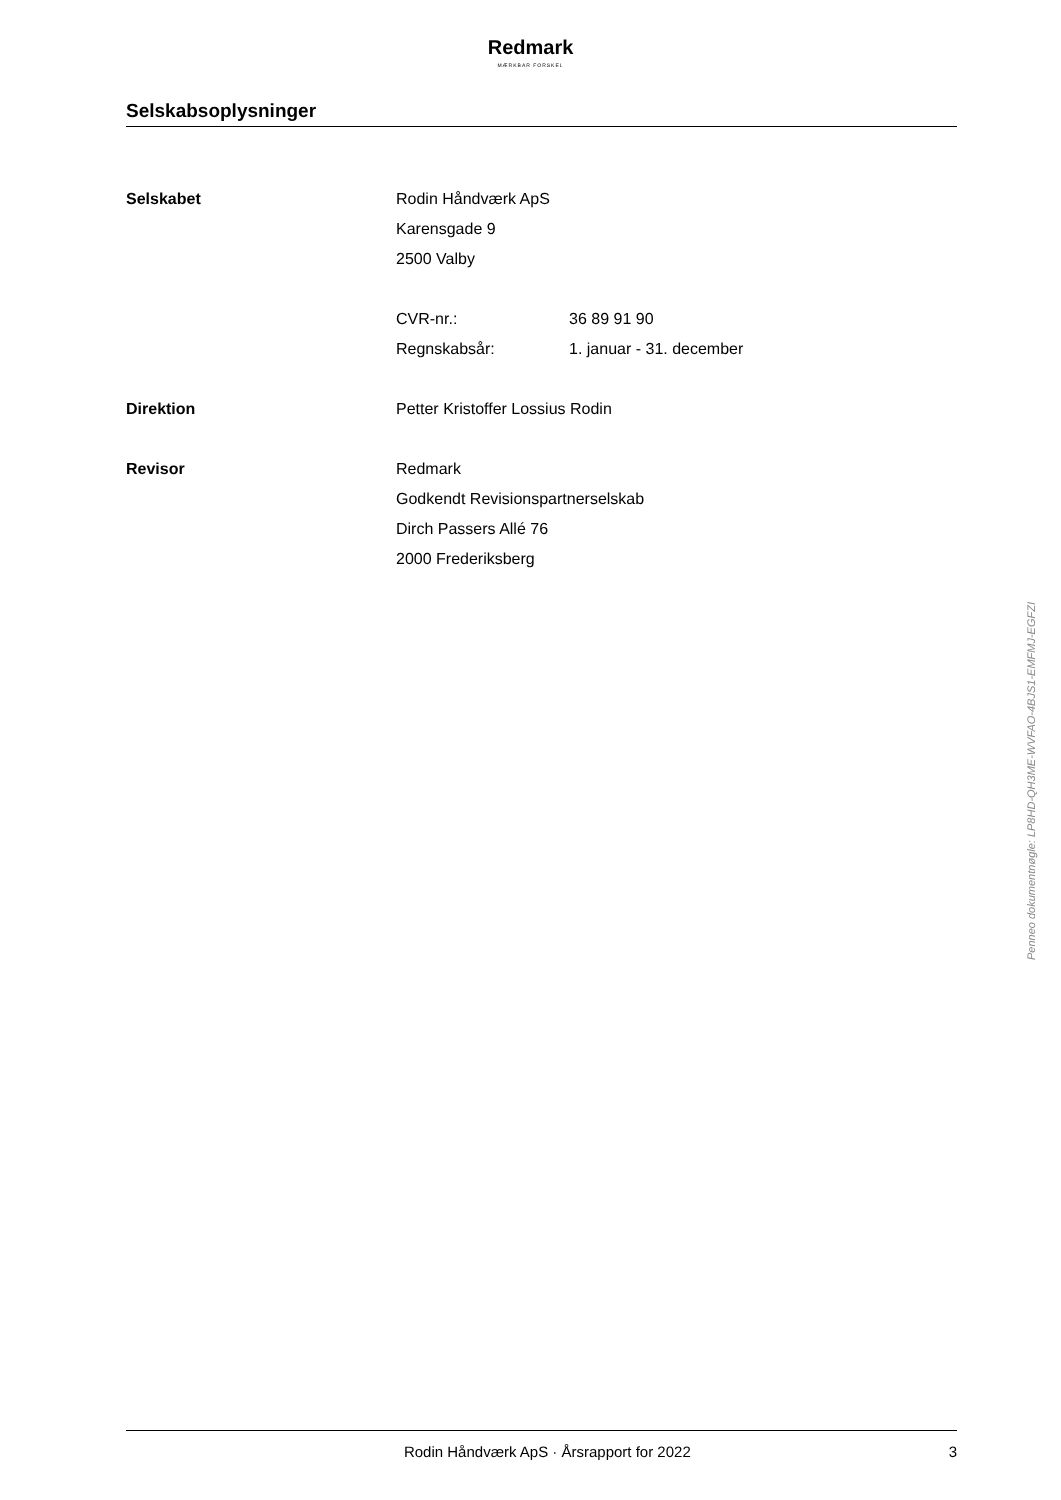Redmark
MÆRKBAR FORSKEL
Selskabsoplysninger
Selskabet Rodin Håndværk ApS
Karensgade 9
2500 Valby
CVR-nr.: 36 89 91 90
Regnskabsår: 1. januar - 31. december
Direktion Petter Kristoffer Lossius Rodin
Revisor Redmark
Godkendt Revisionspartnerselskab
Dirch Passers Allé 76
2000 Frederiksberg
Penneo dokumentnøgle: LP8HD-QH3ME-WVFAO-4BJS1-EMFMJ-EGFZI
Rodin Håndværk ApS · Årsrapport for 2022 3